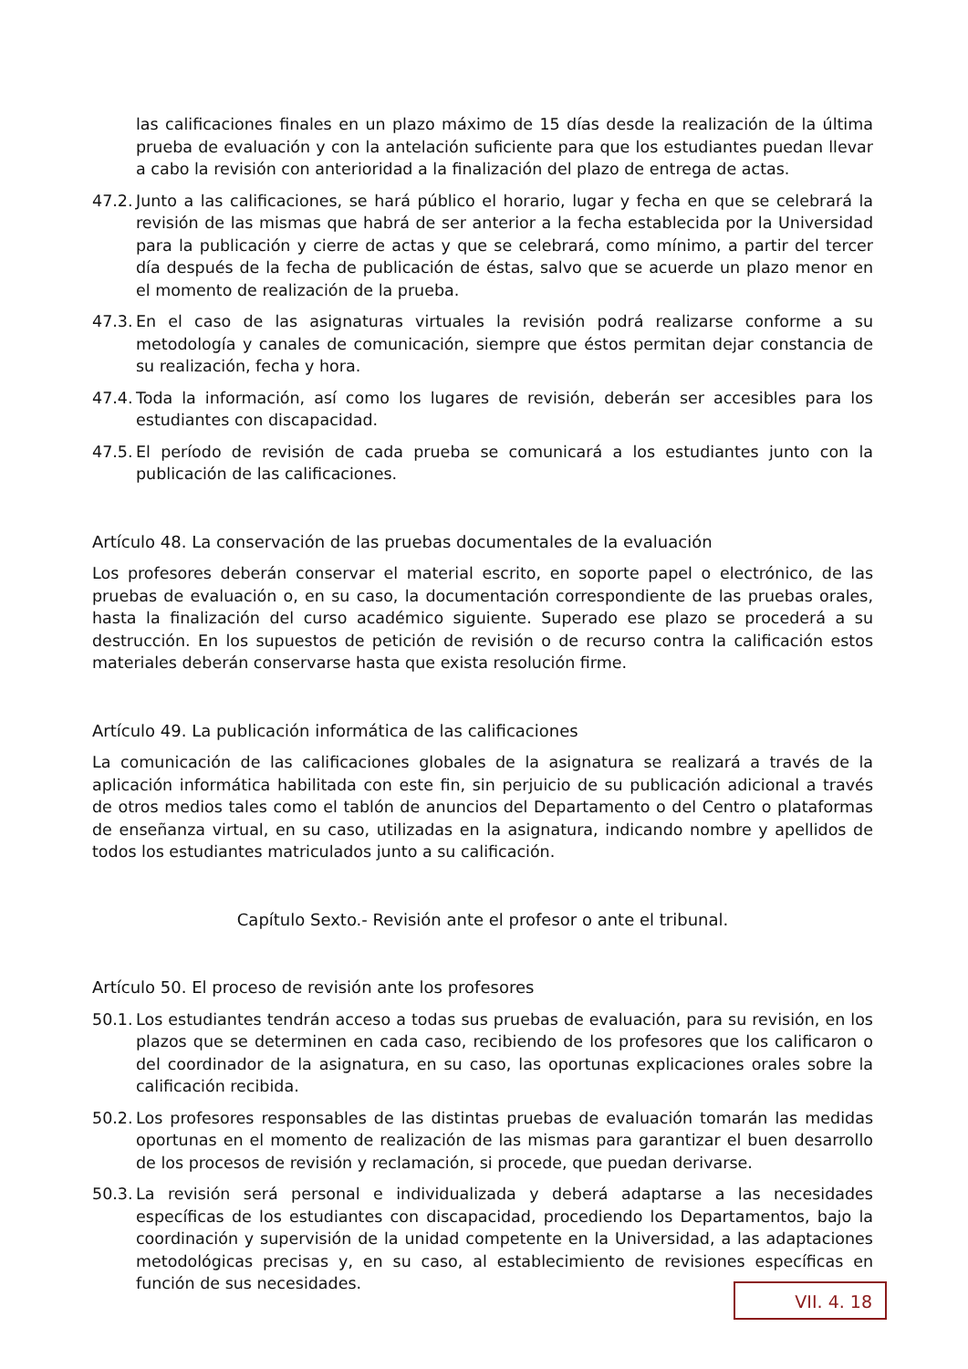las calificaciones finales en un plazo máximo de 15 días desde la realización de la última prueba de evaluación y con la antelación suficiente para que los estudiantes puedan llevar a cabo la revisión con anterioridad a la finalización del plazo de entrega de actas.
47.2. Junto a las calificaciones, se hará público el horario, lugar y fecha en que se celebrará la revisión de las mismas que habrá de ser anterior a la fecha establecida por la Universidad para la publicación y cierre de actas y que se celebrará, como mínimo, a partir del tercer día después de la fecha de publicación de éstas, salvo que se acuerde un plazo menor en el momento de realización de la prueba.
47.3. En el caso de las asignaturas virtuales la revisión podrá realizarse conforme a su metodología y canales de comunicación, siempre que éstos permitan dejar constancia de su realización, fecha y hora.
47.4. Toda la información, así como los lugares de revisión, deberán ser accesibles para los estudiantes con discapacidad.
47.5. El período de revisión de cada prueba se comunicará a los estudiantes junto con la publicación de las calificaciones.
Artículo 48. La conservación de las pruebas documentales de la evaluación
Los profesores deberán conservar el material escrito, en soporte papel o electrónico, de las pruebas de evaluación o, en su caso, la documentación correspondiente de las pruebas orales, hasta la finalización del curso académico siguiente. Superado ese plazo se procederá a su destrucción. En los supuestos de petición de revisión o de recurso contra la calificación estos materiales deberán conservarse hasta que exista resolución firme.
Artículo 49. La publicación informática de las calificaciones
La comunicación de las calificaciones globales de la asignatura se realizará a través de la aplicación informática habilitada con este fin, sin perjuicio de su publicación adicional a través de otros medios tales como el tablón de anuncios del Departamento o del Centro o plataformas de enseñanza virtual, en su caso, utilizadas en la asignatura, indicando nombre y apellidos de todos los estudiantes matriculados junto a su calificación.
Capítulo Sexto.- Revisión ante el profesor o ante el tribunal.
Artículo 50. El proceso de revisión ante los profesores
50.1. Los estudiantes tendrán acceso a todas sus pruebas de evaluación, para su revisión, en los plazos que se determinen en cada caso, recibiendo de los profesores que los calificaron o del coordinador de la asignatura, en su caso, las oportunas explicaciones orales sobre la calificación recibida.
50.2. Los profesores responsables de las distintas pruebas de evaluación tomarán las medidas oportunas en el momento de realización de las mismas para garantizar el buen desarrollo de los procesos de revisión y reclamación, si procede, que puedan derivarse.
50.3. La revisión será personal e individualizada y deberá adaptarse a las necesidades específicas de los estudiantes con discapacidad, procediendo los Departamentos, bajo la coordinación y supervisión de la unidad competente en la Universidad, a las adaptaciones metodológicas precisas y, en su caso, al establecimiento de revisiones específicas en función de sus necesidades.
VII. 4. 18